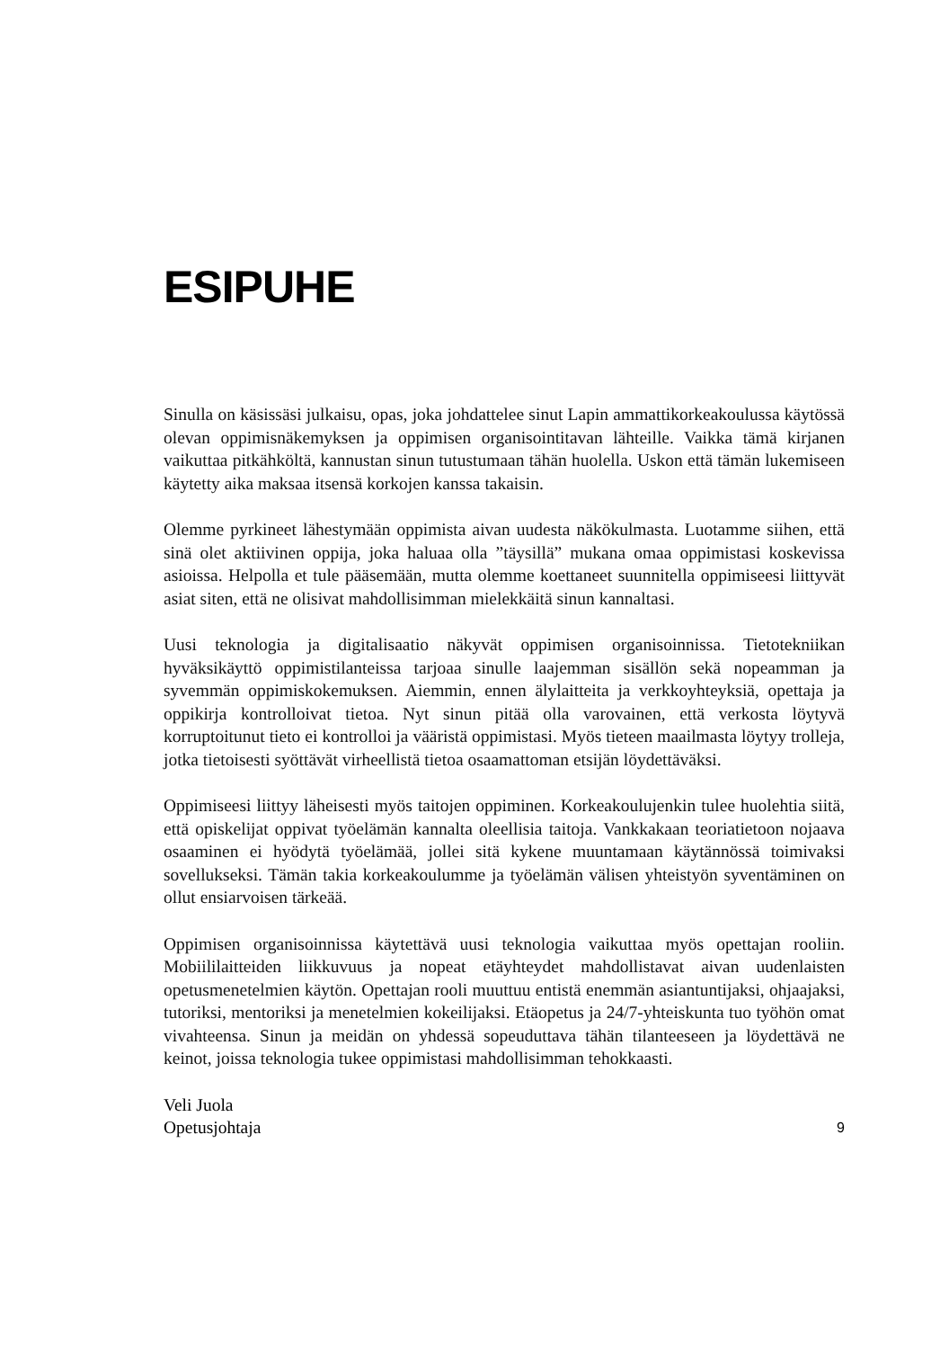ESIPUHE
Sinulla on käsissäsi julkaisu, opas, joka johdattelee sinut Lapin ammattikorkeakoulussa käytössä olevan oppimisnäkemyksen ja oppimisen organisointitavan lähteille. Vaikka tämä kirjanen vaikuttaa pitkähköltä, kannustan sinun tutustumaan tähän huolella. Uskon että tämän lukemiseen käytetty aika maksaa itsensä korkojen kanssa takaisin.
Olemme pyrkineet lähestymään oppimista aivan uudesta näkökulmasta. Luotamme siihen, että sinä olet aktiivinen oppija, joka haluaa olla ”täysillä” mukana omaa oppimistasi koskevissa asioissa. Helpolla et tule pääsemään, mutta olemme koettaneet suunnitella oppimiseesi liittyvät asiat siten, että ne olisivat mahdollisimman mielekkäitä sinun kannaltasi.
Uusi teknologia ja digitalisaatio näkyvät oppimisen organisoinnissa. Tietotekniikan hyväksikäyttö oppimistilanteissa tarjoaa sinulle laajemman sisällön sekä nopeamman ja syvemmän oppimiskokemuksen. Aiemmin, ennen älylaitteita ja verkkoyhteyksiä, opettaja ja oppikirja kontrolloivat tietoa. Nyt sinun pitää olla varovainen, että verkosta löytyvä korruptoitunut tieto ei kontrolloi ja vääristä oppimistasi. Myös tieteen maailmasta löytyy trolleja, jotka tietoisesti syöttävät virheellistä tietoa osaamattoman etsijän löydettäväksi.
Oppimiseesi liittyy läheisesti myös taitojen oppiminen. Korkeakoulujenkin tulee huolehtia siitä, että opiskelijat oppivat työelämän kannalta oleellisia taitoja. Vankkakaan teoriatietoon nojaava osaaminen ei hyödytä työelämää, jollei sitä kykene muuntamaan käytännössä toimivaksi sovellukseksi. Tämän takia korkeakoulumme ja työelämän välisen yhteistyön syventäminen on ollut ensiarvoisen tärkeää.
Oppimisen organisoinnissa käytettävä uusi teknologia vaikuttaa myös opettajan rooliin. Mobiililaitteiden liikkuvuus ja nopeat etäyhteydet mahdollistavat aivan uudenlaisten opetusmenetelmien käytön. Opettajan rooli muuttuu entistä enemmän asiantuntijaksi, ohjaajaksi, tutoriksi, mentoriksi ja menetelmien kokeilijaksi. Etäopetus ja 24/7-yhteiskunta tuo työhön omat vivahteensa. Sinun ja meidän on yhdessä sopeuduttava tähän tilanteeseen ja löydettävä ne keinot, joissa teknologia tukee oppimistasi mahdollisimman tehokkaasti.
Veli Juola
Opetusjohtaja
9